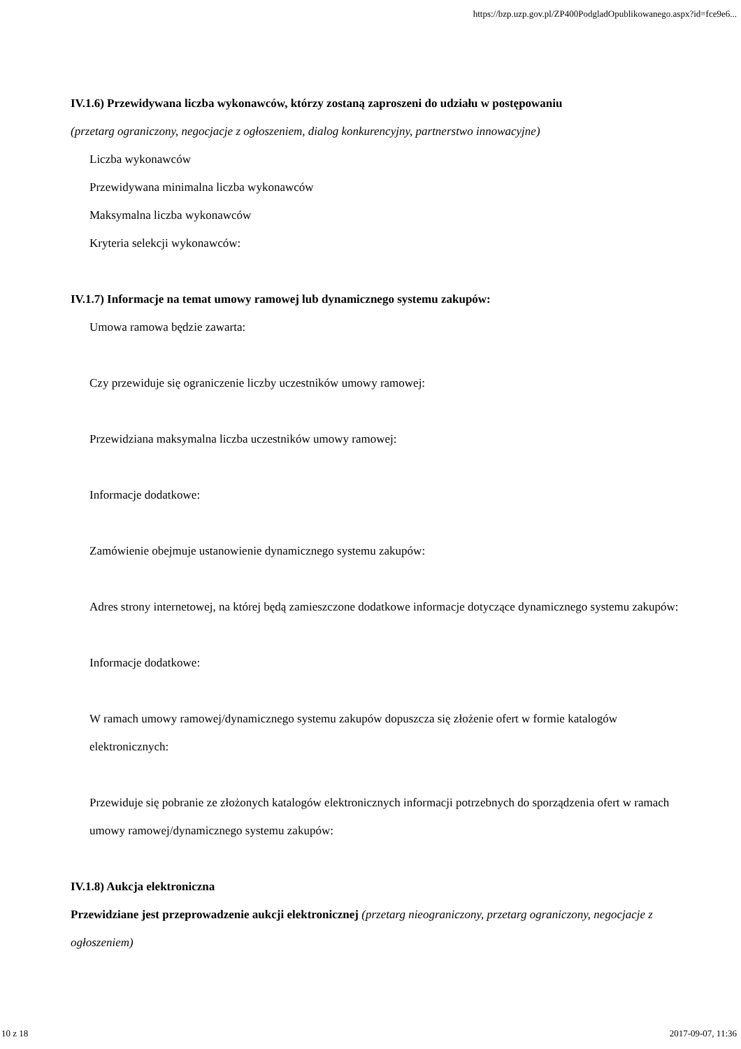https://bzp.uzp.gov.pl/ZP400PodgladOpublikowanego.aspx?id=fce9e6...
IV.1.6) Przewidywana liczba wykonawców, którzy zostaną zaproszeni do udziału w postępowaniu
(przetarg ograniczony, negocjacje z ogłoszeniem, dialog konkurencyjny, partnerstwo innowacyjne)
Liczba wykonawców
Przewidywana minimalna liczba wykonawców
Maksymalna liczba wykonawców
Kryteria selekcji wykonawców:
IV.1.7) Informacje na temat umowy ramowej lub dynamicznego systemu zakupów:
Umowa ramowa będzie zawarta:
Czy przewiduje się ograniczenie liczby uczestników umowy ramowej:
Przewidziana maksymalna liczba uczestników umowy ramowej:
Informacje dodatkowe:
Zamówienie obejmuje ustanowienie dynamicznego systemu zakupów:
Adres strony internetowej, na której będą zamieszczone dodatkowe informacje dotyczące dynamicznego systemu zakupów:
Informacje dodatkowe:
W ramach umowy ramowej/dynamicznego systemu zakupów dopuszcza się złożenie ofert w formie katalogów elektronicznych:
Przewiduje się pobranie ze złożonych katalogów elektronicznych informacji potrzebnych do sporządzenia ofert w ramach umowy ramowej/dynamicznego systemu zakupów:
IV.1.8) Aukcja elektroniczna
Przewidziane jest przeprowadzenie aukcji elektronicznej (przetarg nieograniczony, przetarg ograniczony, negocjacje z ogłoszeniem)
10 z 18 2017-09-07, 11:36